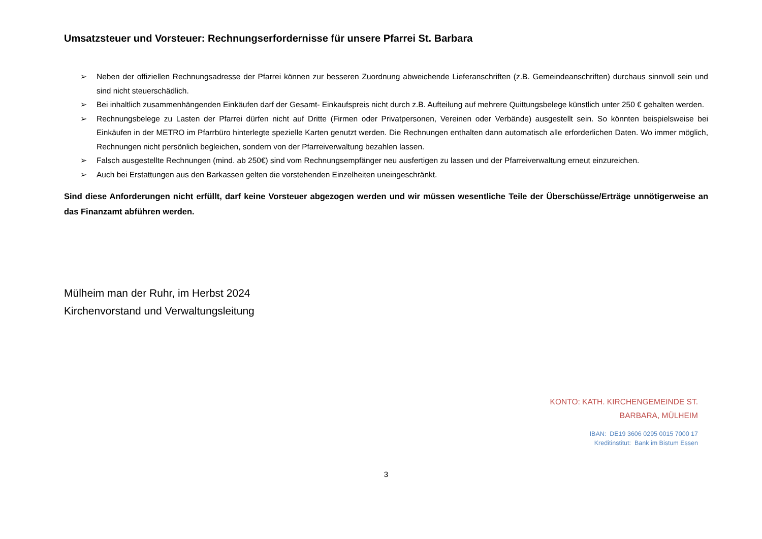Umsatzsteuer und Vorsteuer: Rechnungserfordernisse für unsere Pfarrei St. Barbara
➢ Neben der offiziellen Rechnungsadresse der Pfarrei können zur besseren Zuordnung abweichende Lieferanschriften (z.B. Gemeindeanschriften) durchaus sinnvoll sein und sind nicht steuerschädlich.
➢ Bei inhaltlich zusammenhängenden Einkäufen darf der Gesamt- Einkaufspreis nicht durch z.B. Aufteilung auf mehrere Quittungsbelege künstlich unter 250 € gehalten werden.
➢ Rechnungsbelege zu Lasten der Pfarrei dürfen nicht auf Dritte (Firmen oder Privatpersonen, Vereinen oder Verbände) ausgestellt sein. So könnten beispielsweise bei Einkäufen in der METRO im Pfarrbüro hinterlegte spezielle Karten genutzt werden. Die Rechnungen enthalten dann automatisch alle erforderlichen Daten. Wo immer möglich, Rechnungen nicht persönlich begleichen, sondern von der Pfarreiverwaltung bezahlen lassen.
➢ Falsch ausgestellte Rechnungen (mind. ab 250€) sind vom Rechnungsempfänger neu ausfertigen zu lassen und der Pfarreiverwaltung erneut einzureichen.
➢ Auch bei Erstattungen aus den Barkassen gelten die vorstehenden Einzelheiten uneingeschränkt.
Sind diese Anforderungen nicht erfüllt, darf keine Vorsteuer abgezogen werden und wir müssen wesentliche Teile der Überschüsse/Erträge unnötigerweise an das Finanzamt abführen werden.
Mülheim man der Ruhr, im Herbst 2024
Kirchenvorstand und Verwaltungsleitung
KONTO: KATH. KIRCHENGEMEINDE ST.
BARBARA, MÜLHEIM
IBAN: DE19 3606 0295 0015 7000 17
Kreditinstitut: Bank im Bistum Essen
3